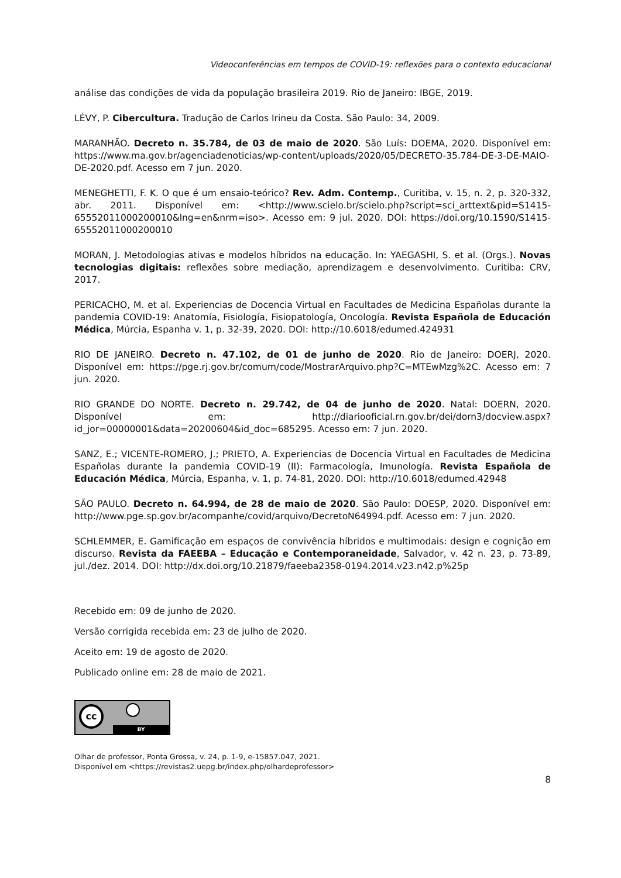Videoconferências em tempos de COVID-19: reflexões para o contexto educacional
análise das condições de vida da população brasileira 2019. Rio de Janeiro: IBGE, 2019.
LÉVY, P. Cibercultura. Tradução de Carlos Irineu da Costa. São Paulo: 34, 2009.
MARANHÃO. Decreto n. 35.784, de 03 de maio de 2020. São Luís: DOEMA, 2020. Disponível em: https://www.ma.gov.br/agenciadenoticias/wp-content/uploads/2020/05/DECRETO-35.784-DE-3-DE-MAIO-DE-2020.pdf. Acesso em 7 jun. 2020.
MENEGHETTI, F. K. O que é um ensaio-teórico? Rev. Adm. Contemp., Curitiba, v. 15, n. 2, p. 320-332, abr. 2011. Disponível em: <http://www.scielo.br/scielo.php?script=sci_arttext&pid=S1415-65552011000200010&lng=en&nrm=iso>. Acesso em: 9 jul. 2020. DOI: https://doi.org/10.1590/S1415-65552011000200010
MORAN, J. Metodologias ativas e modelos híbridos na educação. In: YAEGASHI, S. et al. (Orgs.). Novas tecnologias digitais: reflexões sobre mediação, aprendizagem e desenvolvimento. Curitiba: CRV, 2017.
PERICACHO, M. et al. Experiencias de Docencia Virtual en Facultades de Medicina Españolas durante la pandemia COVID-19: Anatomía, Fisiología, Fisiopatología, Oncología. Revista Española de Educación Médica, Múrcia, Espanha v. 1, p. 32-39, 2020. DOI: http://10.6018/edumed.424931
RIO DE JANEIRO. Decreto n. 47.102, de 01 de junho de 2020. Rio de Janeiro: DOERJ, 2020. Disponível em: https://pge.rj.gov.br/comum/code/MostrarArquivo.php?C=MTEwMzg%2C. Acesso em: 7 jun. 2020.
RIO GRANDE DO NORTE. Decreto n. 29.742, de 04 de junho de 2020. Natal: DOERN, 2020. Disponível em: http://diariooficial.rn.gov.br/dei/dorn3/docview.aspx?id_jor=00000001&data=20200604&id_doc=685295. Acesso em: 7 jun. 2020.
SANZ, E.; VICENTE-ROMERO, J.; PRIETO, A. Experiencias de Docencia Virtual en Facultades de Medicina Españolas durante la pandemia COVID-19 (II): Farmacología, Imunología. Revista Española de Educación Médica, Múrcia, Espanha, v. 1, p. 74-81, 2020. DOI: http://10.6018/edumed.42948
SÃO PAULO. Decreto n. 64.994, de 28 de maio de 2020. São Paulo: DOESP, 2020. Disponível em: http://www.pge.sp.gov.br/acompanhe/covid/arquivo/DecretoN64994.pdf. Acesso em: 7 jun. 2020.
SCHLEMMER, E. Gamificação em espaços de convivência híbridos e multimodais: design e cognição em discurso. Revista da FAEEBA – Educação e Contemporaneidade, Salvador, v. 42 n. 23, p. 73-89, jul./dez. 2014. DOI: http://dx.doi.org/10.21879/faeeba2358-0194.2014.v23.n42.p%25p
Recebido em: 09 de junho de 2020.
Versão corrigida recebida em: 23 de julho de 2020.
Aceito em: 19 de agosto de 2020.
Publicado online em: 28 de maio de 2021.
cc
BY
Olhar de professor, Ponta Grossa, v. 24, p. 1-9, e-15857.047, 2021.
Disponível em <https://revistas2.uepg.br/index.php/olhardeprofessor>
8